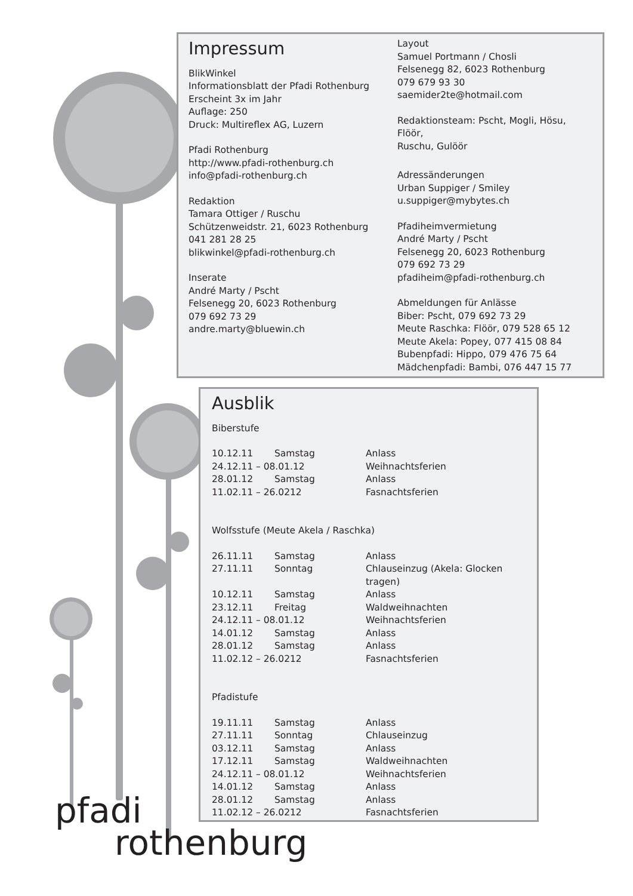Impressum
BlikWinkel
Informationsblatt der Pfadi Rothenburg
Erscheint 3x im Jahr
Auflage: 250
Druck: Multireflex AG, Luzern
Pfadi Rothenburg
http://www.pfadi-rothenburg.ch
info@pfadi-rothenburg.ch
Redaktion
Tamara Ottiger / Ruschu
Schützenweidstr. 21, 6023 Rothenburg
041 281 28 25
blikwinkel@pfadi-rothenburg.ch
Inserate
André Marty / Pscht
Felsenegg 20, 6023 Rothenburg
079 692 73 29
andre.marty@bluewin.ch
Layout
Samuel Portmann / Chosli
Felsenegg 82, 6023 Rothenburg
079 679 93 30
saemider2te@hotmail.com
Redaktionsteam: Pscht, Mogli, Hösu, Flöör,
Ruschu, Gulöör
Adressänderungen
Urban Suppiger / Smiley
u.suppiger@mybytes.ch
Pfadiheimvermietung
André Marty / Pscht
Felsenegg 20, 6023 Rothenburg
079 692 73 29
pfadiheim@pfadi-rothenburg.ch
Abmeldungen für Anlässe
Biber: Pscht, 079 692 73 29
Meute Raschka: Flöör, 079 528 65 12
Meute Akela: Popey, 077 415 08 84
Bubenpfadi: Hippo, 079 476 75 64
Mädchenpfadi: Bambi, 076 447 15 77
Ausblik
Biberstufe
| 10.12.11 | Samstag | Anlass |
| 24.12.11 – 08.01.12 | | Weihnachtsferien |
| 28.01.12 | Samstag | Anlass |
| 11.02.11 – 26.0212 | | Fasnachtsferien |
Wolfsstufe (Meute Akela / Raschka)
| 26.11.11 | Samstag | Anlass |
| 27.11.11 | Sonntag | Chlauseinzug (Akela: Glocken tragen) |
| 10.12.11 | Samstag | Anlass |
| 23.12.11 | Freitag | Waldweihnachten |
| 24.12.11 – 08.01.12 | | Weihnachtsferien |
| 14.01.12 | Samstag | Anlass |
| 28.01.12 | Samstag | Anlass |
| 11.02.12 – 26.0212 | | Fasnachtsferien |
Pfadistufe
| 19.11.11 | Samstag | Anlass |
| 27.11.11 | Sonntag | Chlauseinzug |
| 03.12.11 | Samstag | Anlass |
| 17.12.11 | Samstag | Waldweihnachten |
| 24.12.11 – 08.01.12 | | Weihnachtsferien |
| 14.01.12 | Samstag | Anlass |
| 28.01.12 | Samstag | Anlass |
| 11.02.12 – 26.0212 | | Fasnachtsferien |
pfadi
rothenburg